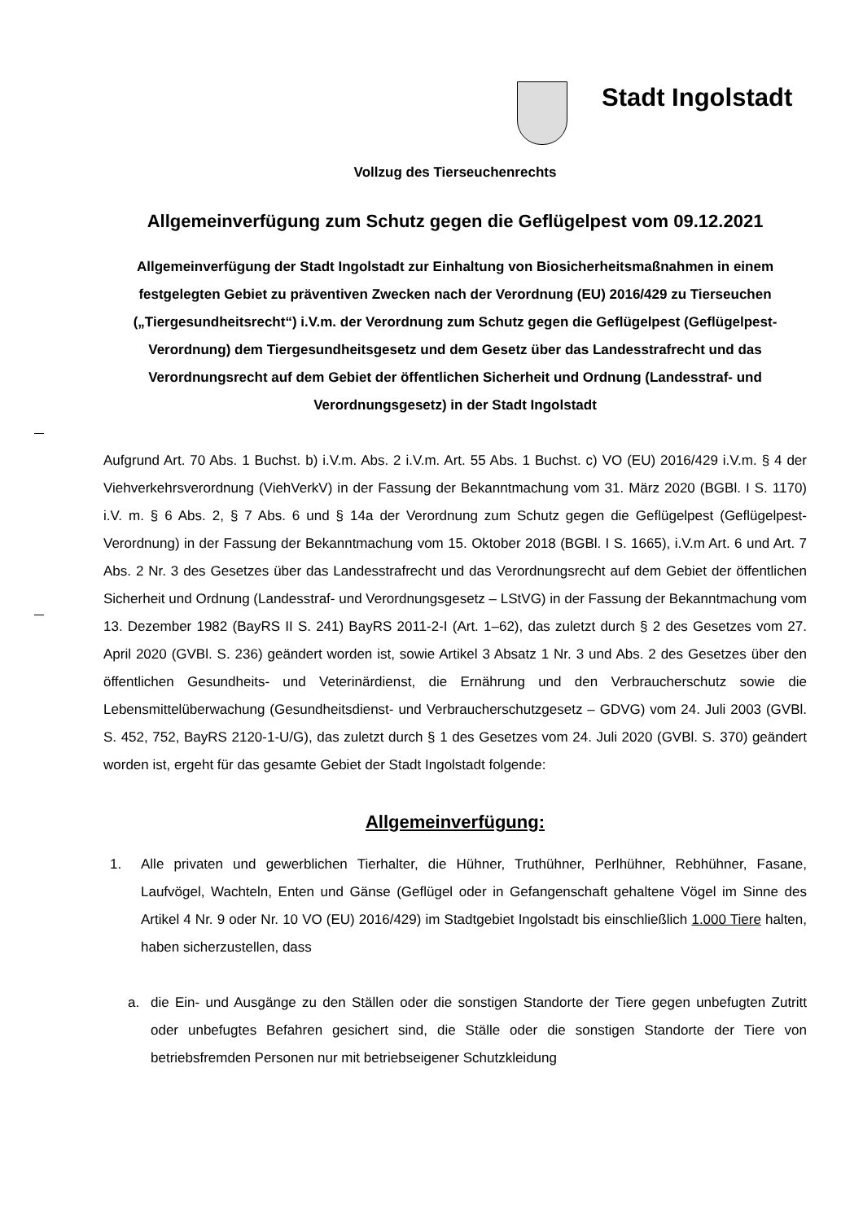Stadt Ingolstadt
Vollzug des Tierseuchenrechts
Allgemeinverfügung zum Schutz gegen die Geflügelpest vom 09.12.2021
Allgemeinverfügung der Stadt Ingolstadt zur Einhaltung von Biosicherheitsmaßnahmen in einem festgelegten Gebiet zu präventiven Zwecken nach der Verordnung (EU) 2016/429 zu Tierseuchen („Tiergesundheitsrecht“) i.V.m. der Verordnung zum Schutz gegen die Geflügelpest (Geflügelpest-Verordnung) dem Tiergesundheitsgesetz und dem Gesetz über das Landesstrafrecht und das Verordnungsrecht auf dem Gebiet der öffentlichen Sicherheit und Ordnung (Landesstraf- und Verordnungsgesetz) in der Stadt Ingolstadt
Aufgrund Art. 70 Abs. 1 Buchst. b) i.V.m. Abs. 2 i.V.m. Art. 55 Abs. 1 Buchst. c) VO (EU) 2016/429 i.V.m. § 4 der Viehverkehrsverordnung (ViehVerkV) in der Fassung der Bekanntmachung vom 31. März 2020 (BGBl. I S. 1170) i.V. m. § 6 Abs. 2, § 7 Abs. 6 und § 14a der Verordnung zum Schutz gegen die Geflügelpest (Geflügelpest-Verordnung) in der Fassung der Bekanntmachung vom 15. Oktober 2018 (BGBl. I S. 1665), i.V.m Art. 6 und Art. 7 Abs. 2 Nr. 3 des Gesetzes über das Landesstrafrecht und das Verordnungsrecht auf dem Gebiet der öffentlichen Sicherheit und Ordnung (Landesstraf- und Verordnungsgesetz – LStVG) in der Fassung der Bekanntmachung vom 13. Dezember 1982 (BayRS II S. 241) BayRS 2011-2-I (Art. 1–62), das zuletzt durch § 2 des Gesetzes vom 27. April 2020 (GVBl. S. 236) geändert worden ist, sowie Artikel 3 Absatz 1 Nr. 3 und Abs. 2 des Gesetzes über den öffentlichen Gesundheits- und Veterinärdienst, die Ernährung und den Verbraucherschutz sowie die Lebensmittelüberwachung (Gesundheitsdienst- und Verbraucherschutzgesetz – GDVG) vom 24. Juli 2003 (GVBl. S. 452, 752, BayRS 2120-1-U/G), das zuletzt durch § 1 des Gesetzes vom 24. Juli 2020 (GVBl. S. 370) geändert worden ist, ergeht für das gesamte Gebiet der Stadt Ingolstadt folgende:
Allgemeinverfügung:
1. Alle privaten und gewerblichen Tierhalter, die Hühner, Truthühner, Perlhühner, Rebhühner, Fasane, Laufvögel, Wachteln, Enten und Gänse (Geflügel oder in Gefangenschaft gehaltene Vögel im Sinne des Artikel 4 Nr. 9 oder Nr. 10 VO (EU) 2016/429) im Stadtgebiet Ingolstadt bis einschließlich 1.000 Tiere halten, haben sicherzustellen, dass
a. die Ein- und Ausgänge zu den Ställen oder die sonstigen Standorte der Tiere gegen unbefugten Zutritt oder unbefugtes Befahren gesichert sind, die Ställe oder die sonstigen Standorte der Tiere von betriebsfremden Personen nur mit betriebseigener Schutzkleidung